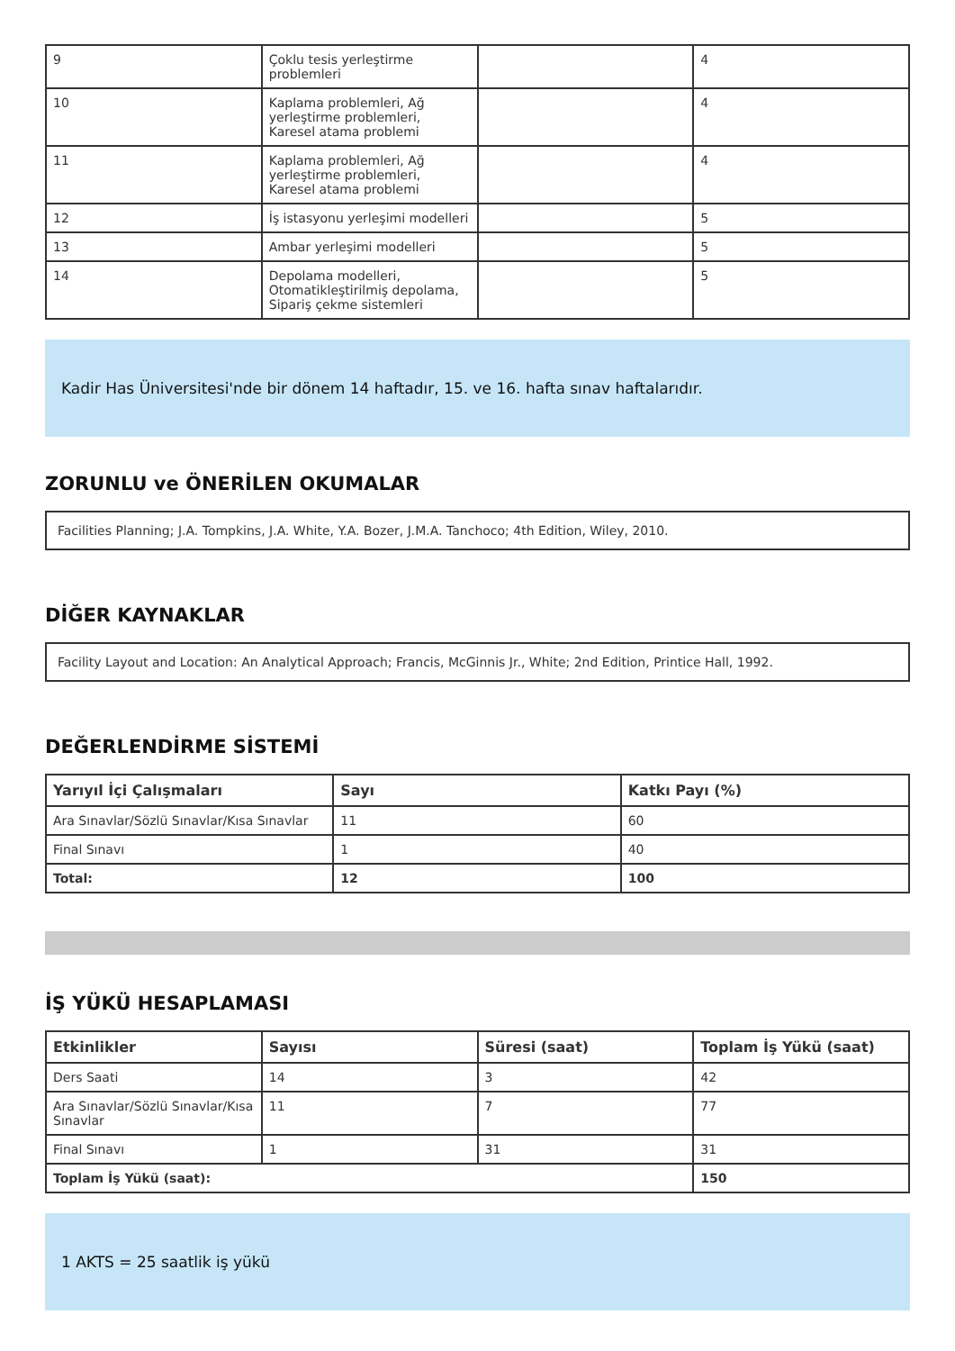| 9 | Çoklu tesis yerleştirme problemleri | | 4 |
| 10 | Kaplama problemleri, Ağ yerleştirme problemleri, Karesel atama problemi | | 4 |
| 11 | Kaplama problemleri, Ağ yerleştirme problemleri, Karesel atama problemi | | 4 |
| 12 | İş istasyonu yerleşimi modelleri | | 5 |
| 13 | Ambar yerleşimi modelleri | | 5 |
| 14 | Depolama modelleri, Otomatikleştirilmiş depolama, Sipariş çekme sistemleri | | 5 |
Kadir Has Üniversitesi'nde bir dönem 14 haftadır, 15. ve 16. hafta sınav haftalarıdır.
ZORUNLU ve ÖNERİLEN OKUMALAR
Facilities Planning; J.A. Tompkins, J.A. White, Y.A. Bozer, J.M.A. Tanchoco; 4th Edition, Wiley, 2010.
DİĞER KAYNAKLAR
Facility Layout and Location: An Analytical Approach; Francis, McGinnis Jr., White; 2nd Edition, Printice Hall, 1992.
DEĞERLENDİRME SİSTEMİ
| Yarıyıl İçi Çalışmaları | Sayı | Katkı Payı (%) |
| --- | --- | --- |
| Ara Sınavlar/Sözlü Sınavlar/Kısa Sınavlar | 11 | 60 |
| Final Sınavı | 1 | 40 |
| Total: | 12 | 100 |
İŞ YÜKÜ HESAPLAMASI
| Etkinlikler | Sayısı | Süresi (saat) | Toplam İş Yükü (saat) |
| --- | --- | --- | --- |
| Ders Saati | 14 | 3 | 42 |
| Ara Sınavlar/Sözlü Sınavlar/Kısa Sınavlar | 11 | 7 | 77 |
| Final Sınavı | 1 | 31 | 31 |
| Toplam İş Yükü (saat): | | | 150 |
1 AKTS = 25 saatlik iş yükü